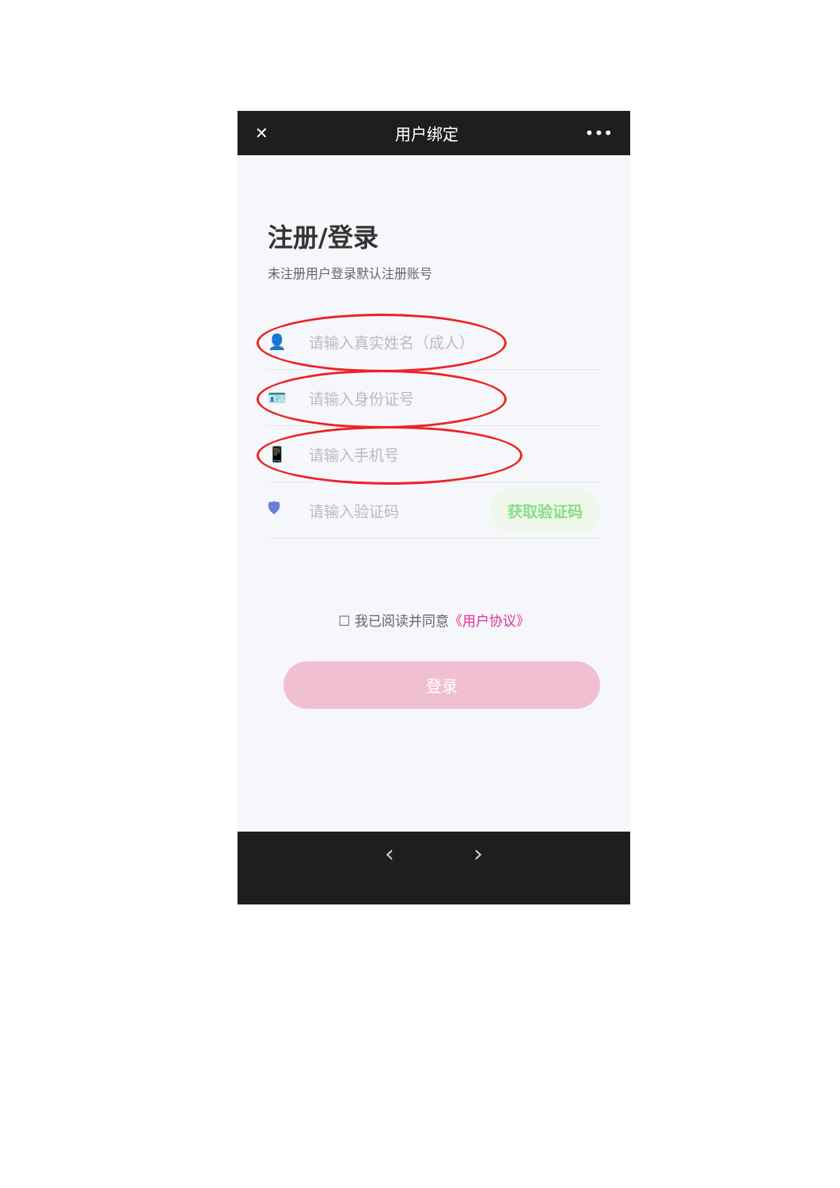✕ 用户绑定 •••
注册/登录
未注册用户登录默认注册账号
👤 请输入真实姓名（成人）
🪪 请输入身份证号
📱 请输入手机号
🛡 请输入验证码 获取验证码
☐ 我已阅读并同意《用户协议》
登录
‹ ›